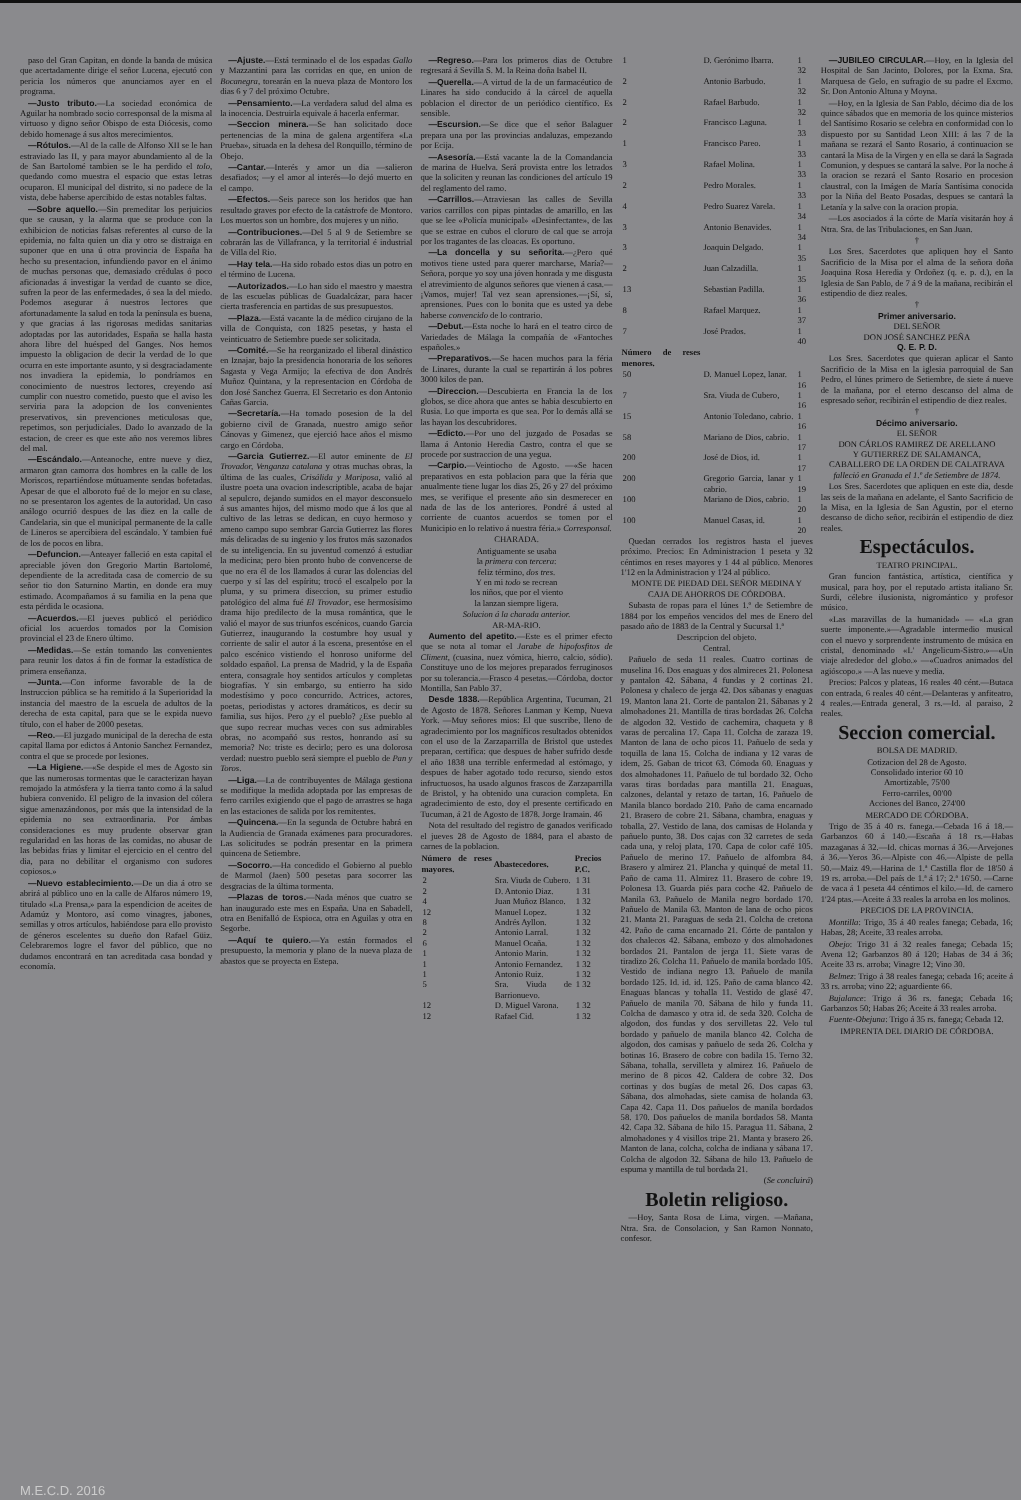paso del Gran Capitan, en donde la banda de música que acertadamente dirige el señor Lucena, ejecutó con pericia los números que anunciamos ayer en el programa.
—Justo tributo.—La sociedad económica de Aguilar ha nombrado socio corresponsal de la misma al virtuoso y digno señor Obispo de esta Diócesis, como debido homenage á sus altos merecimientos.
—Rótulos.—Al de la calle de Alfonso XII se le han estraviado las II, y para mayor abundamiento al de la de San Bartolomé tambien se le ha perdido el tolo, quedando como muestra el espacio que estas letras ocuparon. El municipal del distrito, si no padece de la vista, debe haberse apercibido de estas notables faltas.
—Sobre aquello.—Sin premeditar los perjuicios que se causan, y la alarma que se produce con la exhibicion de noticias falsas referentes al curso de la epidemia, no falta quien un dia y otro se distraiga en suponer que en una ú otra provincia de España ha hecho su presentacion, infundiendo pavor en el ánimo de muchas personas que, demasiado crédulas ó poco aficionadas á investigar la verdad de cuanto se dice, sufren la peor de las enfermedades, ó sea la del miedo. Podemos asegurar á nuestros lectores que afortunadamente la salud en toda la península es buena, y que gracias á las rigorosas medidas sanitarias adoptadas por las autoridades, España se halla hasta ahora libre del huésped del Ganges. Nos hemos impuesto la obligacion de decir la verdad de lo que ocurra en este importante asunto, y si desgraciadamente nos invadiera la epidemia, lo pondríamos en conocimiento de nuestros lectores, creyendo así cumplir con nuestro cometido, puesto que el aviso les serviria para la adopcion de los convenientes preservativos, sin prevenciones meticulosas que, repetimos, son perjudiciales. Dado lo avanzado de la estacion, de creer es que este año nos veremos libres del mal.
—Escándalo.—Anteanoche, entre nueve y diez, armaron gran camorra dos hombres en la calle de los Moriscos, repartiéndose mútuamente sendas bofetadas. Apesar de que el alboroto fué de lo mejor en su clase, no se presentaron los agentes de la autoridad. Un caso análogo ocurrió despues de las diez en la calle de Candelaria, sin que el municipal permanente de la calle de Lineros se apercibiera del escándalo. Y tambien fué de los de pocos en libra.
—Defuncion.—Anteayer falleció en esta capital el apreciable jóven don Gregorio Martin Bartolomé, dependiente de la acreditada casa de comercio de su señor tio don Saturnino Martin, en donde era muy estimado. Acompañamos á su familia en la pena que esta pérdida le ocasiona.
—Acuerdos.—El jueves publicó el periódico oficial los acuerdos tomados por la Comision provincial el 23 de Enero último.
—Medidas.—Se están tomando las convenientes para reunir los datos á fin de formar la estadística de primera enseñanza.
—Junta.—Con informe favorable de la de Instruccion pública se ha remitido á la Superioridad la instancia del maestro de la escuela de adultos de la derecha de esta capital, para que se le expida nuevo título, con el haber de 2000 pesetas.
—Reo.—El juzgado municipal de la derecha de esta capital llama por edictos á Antonio Sanchez Fernandez, contra el que se procede por lesiones.
—La Higiene.—«Se despide el mes de Agosto sin que las numerosas tormentas que le caracterizan hayan remojado la atmósfera y la tierra tanto como á la salud hubiera convenido. El peligro de la invasion del cólera sigue amenazándonos, por más que la intensidad de la epidemia no sea extraordinaria. Por ámbas consideraciones es muy prudente observar gran regularidad en las horas de las comidas, no abusar de las bebidas frias y limitar el ejercicio en el centro del dia, para no debilitar el organismo con sudores copiosos.»
—Nuevo establecimiento.—De un dia á otro se abrirá al público uno en la calle de Alfaros número 19, titulado «La Prensa,» para la espendicion de aceites de Adamúz y Montoro, así como vinagres, jabones, semillas y otros artículos, habiéndose para ello provisto de géneros escelentes su dueño don Rafael Güiz. Celebraremos logre el favor del público, que no dudamos encontrará en tan acreditada casa bondad y economía.
—Ajuste.—Está terminado el de los espadas Gallo y Mazzantini para las corridas en que, en union de Bocanegra, torearán en la nueva plaza de Montoro los dias 6 y 7 del próximo Octubre.
—Pensamiento.—La verdadera salud del alma es la inocencia. Destruirla equivale á hacerla enfermar.
—Seccion minera.—Se han solicitado doce pertenencias de la mina de galena argentífera «La Prueba», situada en la dehesa del Ronquillo, término de Obejo.
—Cantar.—Interés y amor un dia —salieron desafiados; —y el amor al interés—lo dejó muerto en el campo.
—Efectos.—Seis parece son los heridos que han resultado graves por efecto de la catástrofe de Montoro. Los muertos son un hombre, dos mujeres y un niño.
—Contribuciones.—Del 5 al 9 de Setiembre se cobrarán las de Villafranca, y la territorial é industrial de Villa del Rio.
—Hay tela.—Ha sido robado estos dias un potro en el término de Lucena.
—Autorizados.—Lo han sido el maestro y maestra de las escuelas públicas de Guadalcázar, para hacer cierta trasferencia en partidas de sus presupuestos.
—Plaza.—Está vacante la de médico cirujano de la villa de Conquista, con 1825 pesetas, y hasta el veinticuatro de Setiembre puede ser solicitada.
—Comité.—Se ha reorganizado el liberal dinástico en Iznajar, bajo la presidencia honoraria de los señores Sagasta y Vega Armijo; la efectiva de don Andrés Muñoz Quintana, y la representacion en Córdoba de don José Sanchez Guerra. El Secretario es don Antonio Cañas Garcia.
—Secretaría.—Ha tomado posesion de la del gobierno civil de Granada, nuestro amigo señor Cánovas y Gimenez, que ejerció hace años el mismo cargo en Córdoba.
—Garcia Gutierrez.—El autor eminente de El Trovador, Venganza catalana y otras muchas obras, la última de las cuales, Crisálida y Mariposa, valió al ilustre poeta una ovacion indescriptible, acaba de bajar al sepulcro, dejando sumidos en el mayor desconsuelo á sus amantes hijos, del mismo modo que á los que al cultivo de las letras se dedican, en cuyo hermoso y ameno campo supo sembrar Garcia Gutierrez las flores más delicadas de su ingenio y los frutos más sazonados de su inteligencia. En su juventud comenzó á estudiar la medicina; pero bien pronto hubo de convencerse de que no era él de los llamados á curar las dolencias del cuerpo y sí las del espíritu; trocó el escalpelo por la pluma, y su primera diseccion, su primer estudio patológico del alma fué El Trovador, ese hermosísimo drama hijo predilecto de la musa romántica, que le valió el mayor de sus triunfos escénicos, cuando Garcia Gutierrez, inaugurando la costumbre hoy usual y corriente de salir el autor á la escena, presentóse en el palco escénico vistiendo el honroso uniforme del soldado español. La prensa de Madrid, y la de España entera, consagrale hoy sentidos artículos y completas biografías. Y sin embargo, su entierro ha sido modestísimo y poco concurrido. Actrices, actores, poetas, periodistas y actores dramáticos, es decir su familia, sus hijos. Pero ¿y el pueblo? ¿Ese pueblo al que supo recrear muchas veces con sus admirables obras, no acompañó sus restos, honrando así su memoria? No: triste es decirlo; pero es una dolorosa verdad: nuestro pueblo será siempre el pueblo de Pan y Toros.
—Liga.—La de contribuyentes de Málaga gestiona se modifique la medida adoptada por las empresas de ferro carriles exigiendo que el pago de arrastres se haga en las estaciones de salida por los remitentes.
—Quincena.—En la segunda de Octubre habrá en la Audiencia de Granada exámenes para procuradores. Las solicitudes se podrán presentar en la primera quincena de Setiembre.
—Socorro.—Ha concedido el Gobierno al pueblo de Marmol (Jaen) 500 pesetas para socorrer las desgracias de la última tormenta.
—Plazas de toros.—Nada ménos que cuatro se han inaugurado este mes en España. Una en Sabadell, otra en Benifalló de Espioca, otra en Aguilas y otra en Segorbe.
—Aquí te quiero.—Ya están formados el presupuesto, la memoria y plano de la nueva plaza de abastos que se proyecta en Estepa.
—Regreso.—Para los primeros dias de Octubre regresará á Sevilla S. M. la Reina doña Isabel II.
—Querella.—A virtud de la de un farmacéutico de Linares ha sido conducido á la cárcel de aquella poblacion el director de un periódico científico. Es sensible.
—Escursion.—Se dice que el señor Balaguer prepara una por las provincias andaluzas, empezando por Ecija.
—Asesoría.—Está vacante la de la Comandancia de marina de Huelva. Será provista entre los letrados que la soliciten y reunan las condiciones del artículo 19 del reglamento del ramo.
—Carrillos.—Atraviesan las calles de Sevilla varios carrillos con pipas pintadas de amarillo, en las que se lee «Policía municipal» «Desinfectante», de las que se estrae en cubos el cloruro de cal que se arroja por los tragantes de las cloacas. Es oportuno.
—La doncella y su señorita.—¿Pero qué motivos tiene usted para querer marcharse, María?—Señora, porque yo soy una jóven honrada y me disgusta el atrevimiento de algunos señores que vienen á casa.—¡Vamos, mujer! Tal vez sean aprensiones.—¡Sí, sí, aprensiones. Pues con lo bonita que es usted ya debe haberse convencido de lo contrario.
—Debut.—Esta noche lo hará en el teatro circo de Variedades de Málaga la compañía de «Fantoches españoles.»
—Preparativos.—Se hacen muchos para la féria de Linares, durante la cual se repartirán á los pobres 3000 kilos de pan.
—Direccion.—Descubierta en Francia la de los globos, se dice ahora que antes se habia descubierto en Rusia. Lo que importa es que sea. Por lo demás allá se las hayan los descubridores.
—Edicto.—Por uno del juzgado de Posadas se llama á Antonio Heredia Castro, contra el que se procede por sustraccion de una yegua.
—Carpio.—Veintiocho de Agosto. —«Se hacen preparativos en esta poblacion para que la féria que anualmente tiene lugar los dias 25, 26 y 27 del próximo mes, se verifique el presente año sin desmerecer en nada de las de los anteriores. Pondré á usted al corriente de cuantos acuerdos se tomen por el Municipio en lo relativo á nuestra féria.» Corresponsal.
CHARADA.
Antiguamente se usaba
la primera con tercera:
feliz término, dos tres.
Y en mi todo se recrean
los niños, que por el viento
la lanzan siempre ligera.
Solucion á la charada anterior.
AR-MA-RIO.
Aumento del apetito.—Este es el primer efecto que se nota al tomar el Jarabe de hipofosfitos de Climent, (cuasina, nuez vómica, hierro, calcio, sódio). Constituye uno de los mejores preparados ferruginosos por su tolerancia.—Frasco 4 pesetas.—Córdoba, doctor Montilla, San Pablo 37.
Desde 1838.—República Argentina, Tucuman, 21 de Agosto de 1878. Señores Lanman y Kemp, Nueva York. —Muy señores mios: El que suscribe, lleno de agradecimiento por los magníficos resultados obtenidos con el uso de la Zarzaparrilla de Bristol que ustedes preparan, certifica: que despues de haber sufrido desde el año 1838 una terrible enfermedad al estómago, y despues de haber agotado todo recurso, siendo estos infructuosos, ha usado algunos frascos de Zarzaparrilla de Bristol, y ha obtenido una curacion completa. En agradecimiento de esto, doy el presente certificado en Tucuman, á 21 de Agosto de 1878. Jorge Iramain. 46
Nota del resultado del registro de ganados verificado el jueves 28 de Agosto de 1884, para el abasto de carnes de la poblacion.
| Número de reses mayores. | Abastecedores. | Precios P.C. |
| --- | --- | --- |
| 2 | Sra. Viuda de Cubero. | 1 31 |
| 2 | D. Antonio Diaz. | 1 31 |
| 4 | Juan Muñoz Blanco. | 1 32 |
| 12 | Manuel Lopez. | 1 32 |
| 8 | Andrés Ayllon. | 1 32 |
| 2 | Antonio Larral. | 1 32 |
| 6 | Manuel Ocaña. | 1 32 |
| 1 | Antonio Marin. | 1 32 |
| 1 | Antonio Fernandez. | 1 32 |
| 1 | Antonio Ruiz. | 1 32 |
| 5 | Sra. Viuda de Barrionuevo. | 1 32 |
| 12 | D. Miguel Varona. | 1 32 |
| 12 | Rafael Cid. | 1 32 |
| 1 | D. Gerónimo Ibarra. | 1 32 |
| 2 | Antonio Barbudo. | 1 32 |
| 2 | Rafael Barbudo. | 1 32 |
| 2 | Francisco Laguna. | 1 33 |
| 1 | Francisco Pareo. | 1 33 |
| 3 | Rafael Molina. | 1 33 |
| 2 | Pedro Morales. | 1 33 |
| 4 | Pedro Suarez Varela. | 1 34 |
| 3 | Antonio Benavides. | 1 34 |
| 3 | Joaquin Delgado. | 1 35 |
| 2 | Juan Calzadilla. | 1 35 |
| 13 | Sebastian Padilla. | 1 36 |
| 8 | Rafael Marquez. | 1 37 |
| 7 | José Prados. | 1 40 |
| Número de reses menores. | | |
| 50 | D. Manuel Lopez, lanar. | 1 16 |
| 7 | Sra. Viuda de Cubero, | 1 16 |
| 15 | Antonio Toledano, cabrio. | 1 16 |
| 58 | Mariano de Dios, cabrio. | 1 17 |
| 200 | José de Dios, id. | 1 17 |
| 200 | Gregorio Garcia, lanar y cabrio. | 1 19 |
| 100 | Mariano de Dios, cabrio. | 1 20 |
| 100 | Manuel Casas, id. | 1 20 |
Quedan cerrados los registros hasta el jueves próximo. Precios: En Administracion 1 peseta y 32 céntimos en reses mayores y 1 44 al público. Menores 1'12 en la Administracion y 1'24 al público.
MONTE DE PIEDAD DEL SEÑOR MEDINA Y CAJA DE AHORROS DE CÓRDOBA.
Subasta de ropas para el lúnes 1.º de Setiembre de 1884 por los empeños vencidos del mes de Enero del pasado año de 1883 de la Central y Sucursal 1.ª
Descripcion del objeto.
Central.
Pañuelo de seda 11 reales. Cuatro cortinas de muselina 16. Dos enaguas y dos almireces 21. Polonesa y pantalon 42. Sábana, 4 fundas y 2 cortinas 21. Polonesa y chaleco de jerga 42. Dos sábanas y enaguas 19. Manton lana 21. Corte de pantalon 21. Sábanas y 2 almohadones 21. Mantilla de tiras bordadas 26. Colcha de algodon 32. Vestido de cachemira, chaqueta y 8 varas de percalina 17. Capa 11. Colcha de zaraza 19. Manton de lana de ocho picos 11. Pañuelo de seda y toquilla de lana 15. Colcha de indiana y 12 varas de idem, 25. Gaban de tricot 63. Cómoda 60. Enaguas y dos almohadones 11. Pañuelo de tul bordado 32. Ocho varas tiras bordadas para mantilla 21. Enaguas, calzones, delantal y retazo de tartan, 16. Pañuelo de Manila blanco bordado 210. Paño de cama encarnado 21. Brasero de cobre 21. Sábana, chambra, enaguas y toballa, 27. Vestido de lana, dos camisas de Holanda y pañuelo punto, 38. Dos cajas con 32 carretes de seda cada una, y reloj plata, 170. Capa de color café 105. Pañuelo de merino 17. Pañuelo de alfombra 84. Brasero y almirez 21. Plancha y quinqué de metal 11. Paño de cama 11. Almirez 11. Brasero de cobre 19. Polonesa 13. Guarda piés para coche 42. Pañuelo de Manila 63. Pañuelo de Manila negro bordado 170. Pañuelo de Manila 63. Manton de lana de ocho picos 21. Manta 21. Paraguas de seda 21. Colcha de cretona 42. Paño de cama encarnado 21. Córte de pantalon y dos chalecos 42. Sábana, embozo y dos almohadones bordados 21. Pantalon de jerga 11. Siete varas de tiradizo 26. Colcha 11. Pañuelo de manila bordado 105. Vestido de indiana negro 13. Pañuelo de manila bordado 125. Id. id. id. 125. Paño de cama blanco 42. Enaguas blancas y tohalla 11. Vestido de glasé 47. Pañuelo de manila 70. Sábana de hilo y funda 11. Colcha de damasco y otra id. de seda 320. Colcha de algodon, dos fundas y dos servilletas 22. Velo tul bordado y pañuelo de manila blanco 42. Colcha de algodon, dos camisas y pañuelo de seda 26. Colcha y botinas 16. Brasero de cobre con badila 15. Terno 32. Sábana, tohalla, servilleta y almirez 16. Pañuelo de merino de 8 picos 42. Caldera de cobre 32. Dos cortinas y dos bugías de metal 26. Dos capas 63. Sábana, dos almohadas, siete camisa de holanda 63. Capa 42. Capa 11. Dos pañuelos de manila bordados 58. 170. Dos pañuelos de manila bordados 58. Manta 42. Capa 32. Sábana de hilo 15. Paragua 11. Sábana, 2 almohadones y 4 visillos tripe 21. Manta y brasero 26. Manton de lana, colcha, colcha de indiana y sábana 17. Colcha de algodon 32. Sábana de hilo 13. Pañuelo de espuma y mantilla de tul bordada 21.
(Se concluirá)
Boletin religioso.
—Hoy, Santa Rosa de Lima, virgen. —Mañana, Ntra. Sra. de Consolacion, y San Ramon Nonnato, confesor.
—JUBILEO CIRCULAR.—Hoy, en la Iglesia del Hospital de San Jacinto, Dolores, por la Exma. Sra. Marquesa de Gelo, en sufragio de su padre el Excmo. Sr. Don Antonio Altuna y Moyna.
—Hoy, en la Iglesia de San Pablo, décimo dia de los quince sábados que en memoria de los quince misterios del Santísimo Rosario se celebra en conformidad con lo dispuesto por su Santidad Leon XIII: á las 7 de la mañana se rezará el Santo Rosario, á continuacion se cantará la Misa de la Virgen y en ella se dará la Sagrada Comunion, y despues se cantará la salve. Por la noche á la oracion se rezará el Santo Rosario en procesion claustral, con la Imágen de María Santísima conocida por la Niña del Beato Posadas, despues se cantará la Letanía y la salve con la oracion propia.
—Los asociados á la córte de María visitarán hoy á Ntra. Sra. de las Tribulaciones, en San Juan.
†
Los Sres. Sacerdotes que apliquen hoy el Santo Sacrificio de la Misa por el alma de la señora doña Joaquina Rosa Heredia y Ordoñez (q. e. p. d.), en la Iglesia de San Pablo, de 7 á 9 de la mañana, recibirán el estipendio de diez reales.
†
Primer aniversario.
DEL SEÑOR
DON JOSÉ SANCHEZ PEÑA
Q. E. P. D.
Los Sres. Sacerdotes que quieran aplicar el Santo Sacrificio de la Misa en la iglesia parroquial de San Pedro, el lúnes primero de Setiembre, de siete á nueve de la mañana, por el eterno descanso del alma de espresado señor, recibirán el estipendio de diez reales.
†
Décimo aniversario.
EL SEÑOR
DON CÁRLOS RAMIREZ DE ARELLANO
Y GUTIERREZ DE SALAMANCA,
CABALLERO DE LA ORDEN DE CALATRAVA
falleció en Granada el 1.º de Setiembre de 1874.
Los Sres. Sacerdotes que apliquen en este dia, desde las seis de la mañana en adelante, el Santo Sacrificio de la Misa, en la Iglesia de San Agustin, por el eterno descanso de dicho señor, recibirán el estipendio de diez reales.
Espectáculos.
TEATRO PRINCIPAL.
Gran funcion fantástica, artística, científica y musical, para hoy, por el reputado artista italiano Sr. Surdi, célebre ilusionista, nigromántico y profesor músico.
«Las maravillas de la humanidad» — «La gran suerte imponente.»—Agradable intermedio musical con el nuevo y sorprendente instrumento de música en cristal, denominado «L' Angelicum-Sistro.»—«Un viaje alrededor del globo.» —«Cuadros animados del agióscopo.» —A las nueve y media.
Precios: Palcos y plateas, 16 reales 40 cént.—Butaca con entrada, 6 reales 40 cént.—Delanteras y anfiteatro, 4 reales.—Entrada general, 3 rs.—Id. al paraiso, 2 reales.
Seccion comercial.
BOLSA DE MADRID.
Cotizacion del 28 de Agosto.
Consolidado interior 60 10
Amortizable, 75'00
Ferro-carriles, 00'00
Acciones del Banco, 274'00
MERCADO DE CÓRDOBA.
Trigo de 35 á 40 rs. fanega.—Cebada 16 á 18.—Garbanzos 60 á 140.—Escaña á 18 rs.—Habas mazaganas á 32.—Id. chicas mornas á 36.—Arvejones á 36.—Yeros 36.—Alpiste con 46.—Alpiste de pella 50.—Maiz 49.—Harina de 1.ª Castilla flor de 18'50 á 19 rs. arroba.—Del país de 1.ª á 17; 2.ª 16'50. —Carne de vaca á 1 peseta 44 céntimos el kilo.—Id. de carnero 1'24 ptas.—Aceite á 33 reales la arroba en los molinos.
PRECIOS DE LA PROVINCIA.
Montilla: Trigo, 35 á 40 reales fanega; Cebada, 16; Habas, 28; Aceite, 33 reales arroba.
Obejo: Trigo 31 á 32 reales fanega; Cebada 15; Avena 12; Garbanzos 80 á 120; Habas de 34 á 36; Aceite 33 rs. arroba; Vinagre 12; Vino 30.
Belmez: Trigo á 38 reales fanega; cebada 16; aceite á 33 rs. arroba; vino 22; aguardiente 66.
Bujalance: Trigo á 36 rs. fanega; Cebada 16; Garbanzos 50; Habas 26; Aceite á 33 reales arroba.
Fuente-Obejuna: Trigo á 35 rs. fanega; Cebada 12.
IMPRENTA DEL DIARIO DE CÓRDOBA.
M.E.C.D. 2016